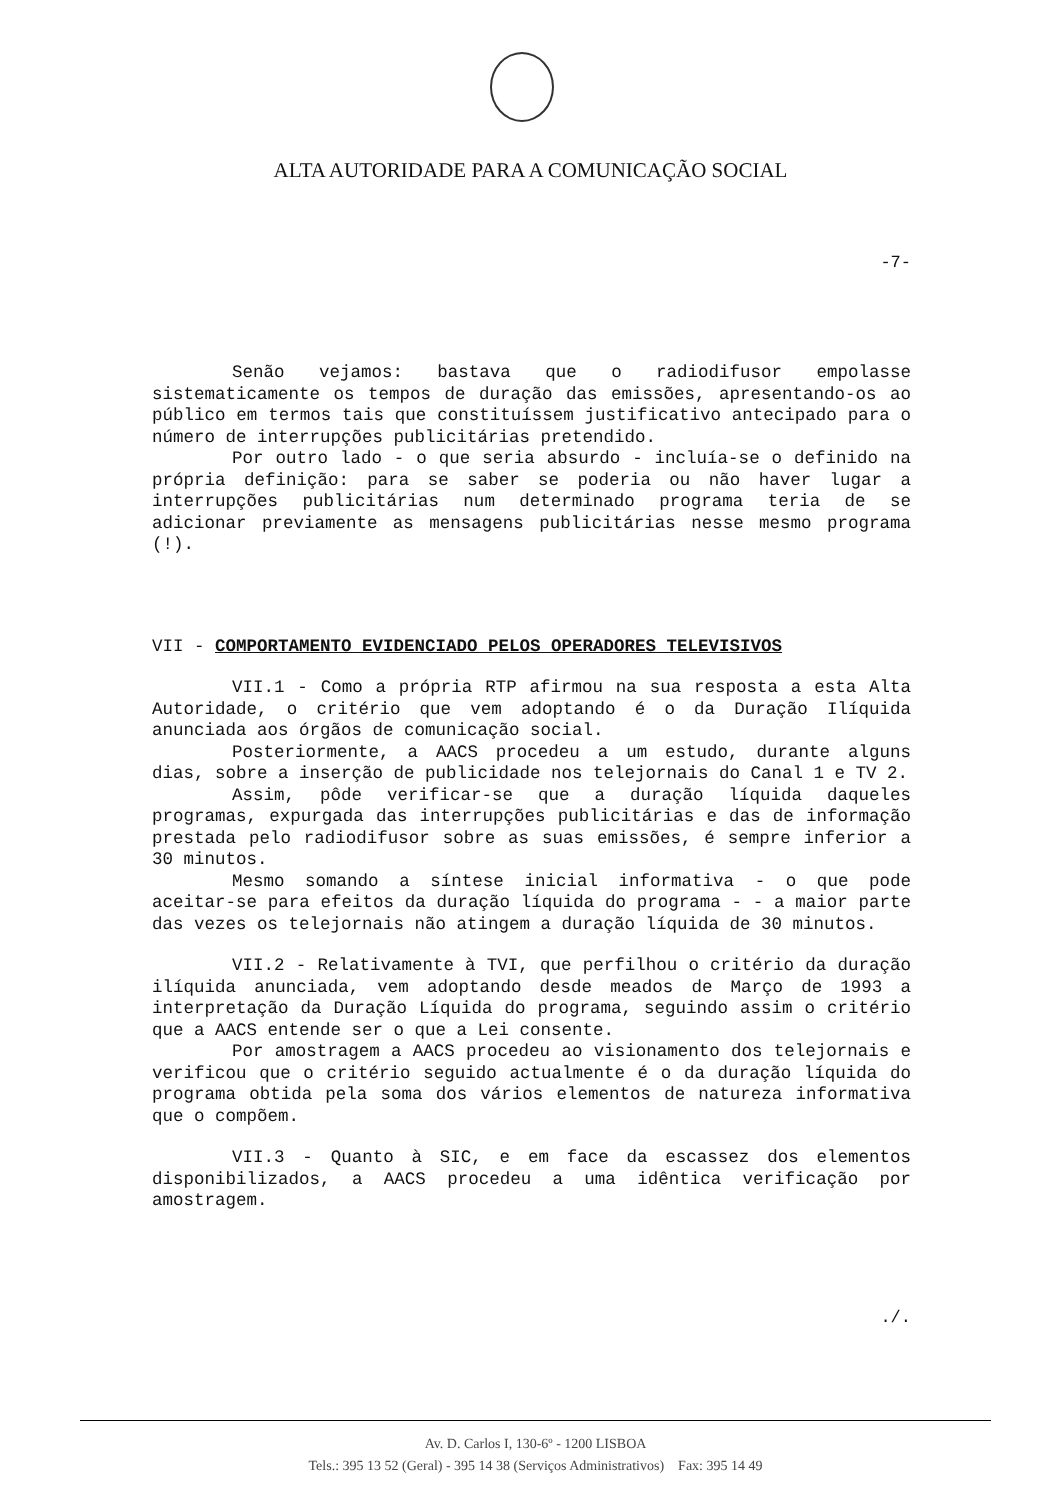ALTA AUTORIDADE PARA A COMUNICAÇÃO SOCIAL
-7-
Senão vejamos: bastava que o radiodifusor empolasse sistematicamente os tempos de duração das emissões, apresentando-os ao público em termos tais que constituíssem justificativo antecipado para o número de interrupções publicitárias pretendido.
Por outro lado - o que seria absurdo - incluía-se o definido na própria definição: para se saber se poderia ou não haver lugar a interrupções publicitárias num determinado programa teria de se adicionar previamente as mensagens publicitárias nesse mesmo programa (!).
VII - COMPORTAMENTO EVIDENCIADO PELOS OPERADORES TELEVISIVOS
VII.1 - Como a própria RTP afirmou na sua resposta a esta Alta Autoridade, o critério que vem adoptando é o da Duração Ilíquida anunciada aos órgãos de comunicação social.
Posteriormente, a AACS procedeu a um estudo, durante alguns dias, sobre a inserção de publicidade nos telejornais do Canal 1 e TV 2.
Assim, pôde verificar-se que a duração líquida daqueles programas, expurgada das interrupções publicitárias e das de informação prestada pelo radiodifusor sobre as suas emissões, é sempre inferior a 30 minutos.
Mesmo somando a síntese inicial informativa - o que pode aceitar-se para efeitos da duração líquida do programa - - a maior parte das vezes os telejornais não atingem a duração líquida de 30 minutos.
VII.2 - Relativamente à TVI, que perfilhou o critério da duração ilíquida anunciada, vem adoptando desde meados de Março de 1993 a interpretação da Duração Líquida do programa, seguindo assim o critério que a AACS entende ser o que a Lei consente.
Por amostragem a AACS procedeu ao visionamento dos telejornais e verificou que o critério seguido actualmente é o da duração líquida do programa obtida pela soma dos vários elementos de natureza informativa que o compõem.
VII.3 - Quanto à SIC, e em face da escassez dos elementos disponibilizados, a AACS procedeu a uma idêntica verificação por amostragem.
./.
Av. D. Carlos I, 130-6º - 1200 LISBOA
Tels.: 395 13 52 (Geral) - 395 14 38 (Serviços Administrativos) Fax: 395 14 49